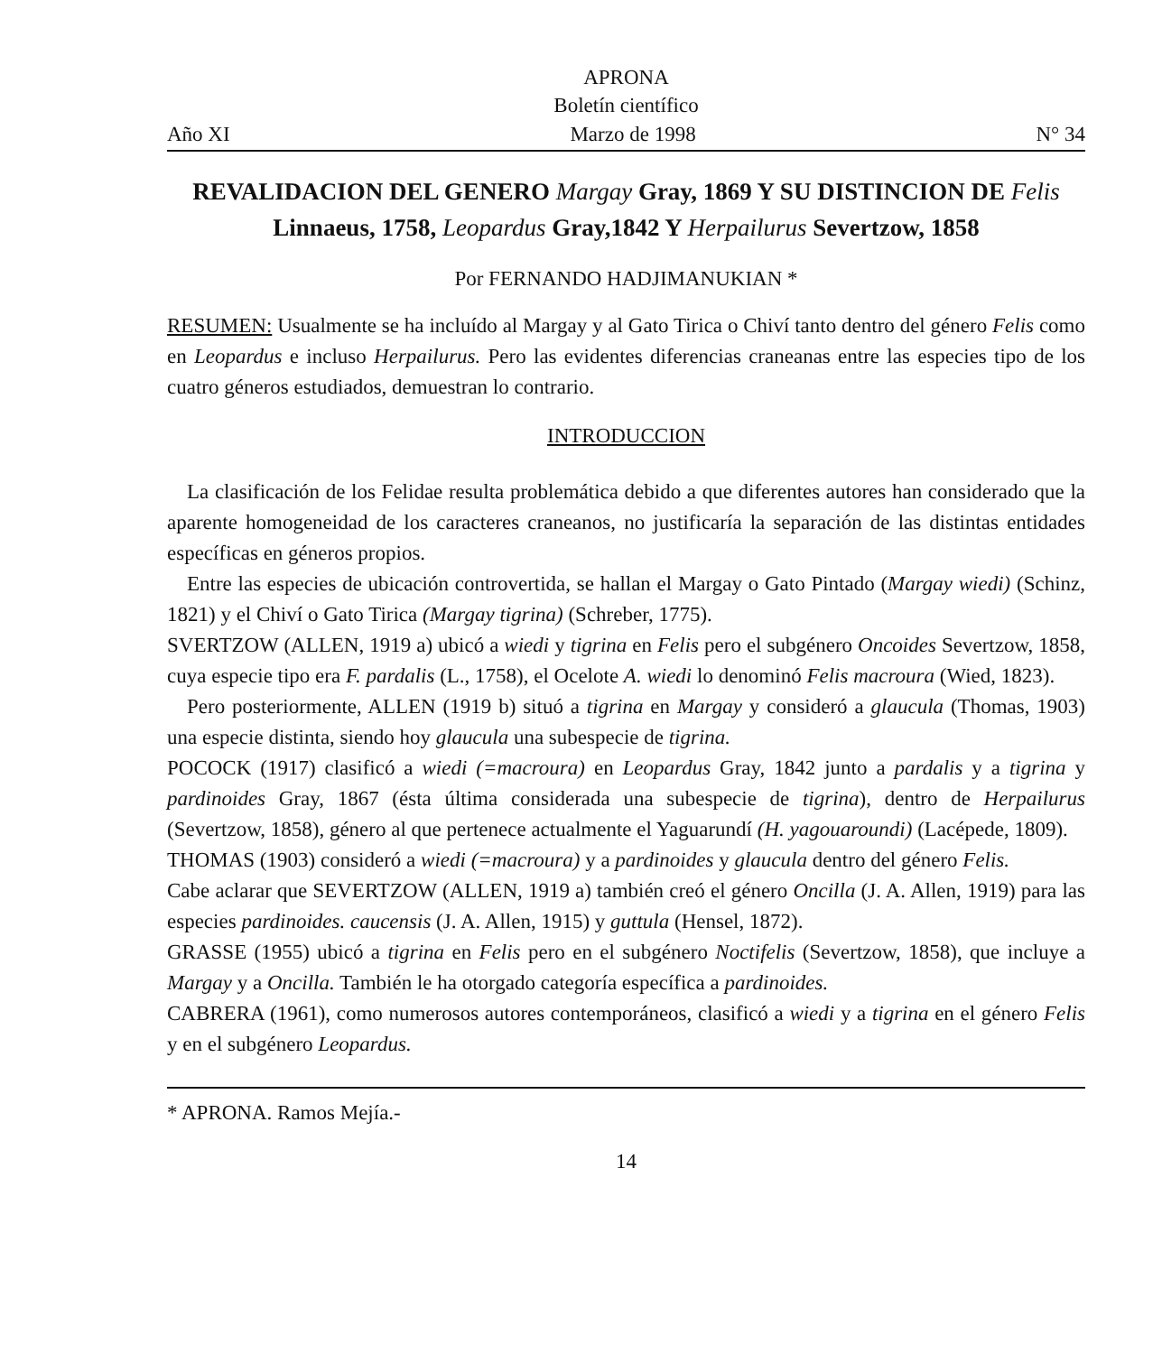APRONA
Boletín científico
Año XI Marzo de 1998 N° 34
REVALIDACION DEL GENERO Margay Gray, 1869 Y SU DISTINCION DE Felis Linnaeus, 1758, Leopardus Gray,1842 Y Herpailurus Severtzow, 1858
Por FERNANDO HADJIMANUKIAN *
RESUMEN: Usualmente se ha incluído al Margay y al Gato Tirica o Chiví tanto dentro del género Felis como en Leopardus e incluso Herpailurus. Pero las evidentes diferencias craneanas entre las especies tipo de los cuatro géneros estudiados, demuestran lo contrario.
INTRODUCCION
La clasificación de los Felidae resulta problemática debido a que diferentes autores han considerado que la aparente homogeneidad de los caracteres craneanos, no justificaría la separación de las distintas entidades específicas en géneros propios.
Entre las especies de ubicación controvertida, se hallan el Margay o Gato Pintado (Margay wiedi) (Schinz, 1821) y el Chiví o Gato Tirica (Margay tigrina) (Schreber, 1775).
SVERTZOW (ALLEN, 1919 a) ubicó a wiedi y tigrina en Felis pero el subgénero Oncoides Severtzow, 1858, cuya especie tipo era F. pardalis (L., 1758), el Ocelote A. wiedi lo denominó Felis macroura (Wied, 1823).
Pero posteriormente, ALLEN (1919 b) situó a tigrina en Margay y consideró a glaucula (Thomas, 1903) una especie distinta, siendo hoy glaucula una subespecie de tigrina.
POCOCK (1917) clasificó a wiedi (=macroura) en Leopardus Gray, 1842 junto a pardalis y a tigrina y pardinoides Gray, 1867 (ésta última considerada una subespecie de tigrina), dentro de Herpailurus (Severtzow, 1858), género al que pertenece actualmente el Yaguarundí (H. yagouaroundi) (Lacépede, 1809).
THOMAS (1903) consideró a wiedi (=macroura) y a pardinoides y glaucula dentro del género Felis.
Cabe aclarar que SEVERTZOW (ALLEN, 1919 a) también creó el género Oncilla (J. A. Allen, 1919) para las especies pardinoides. caucensis (J. A. Allen, 1915) y guttula (Hensel, 1872).
GRASSE (1955) ubicó a tigrina en Felis pero en el subgénero Noctifelis (Severtzow, 1858), que incluye a Margay y a Oncilla. También le ha otorgado categoría específica a pardinoides.
CABRERA (1961), como numerosos autores contemporáneos, clasificó a wiedi y a tigrina en el género Felis y en el subgénero Leopardus.
* APRONA. Ramos Mejía.-
14